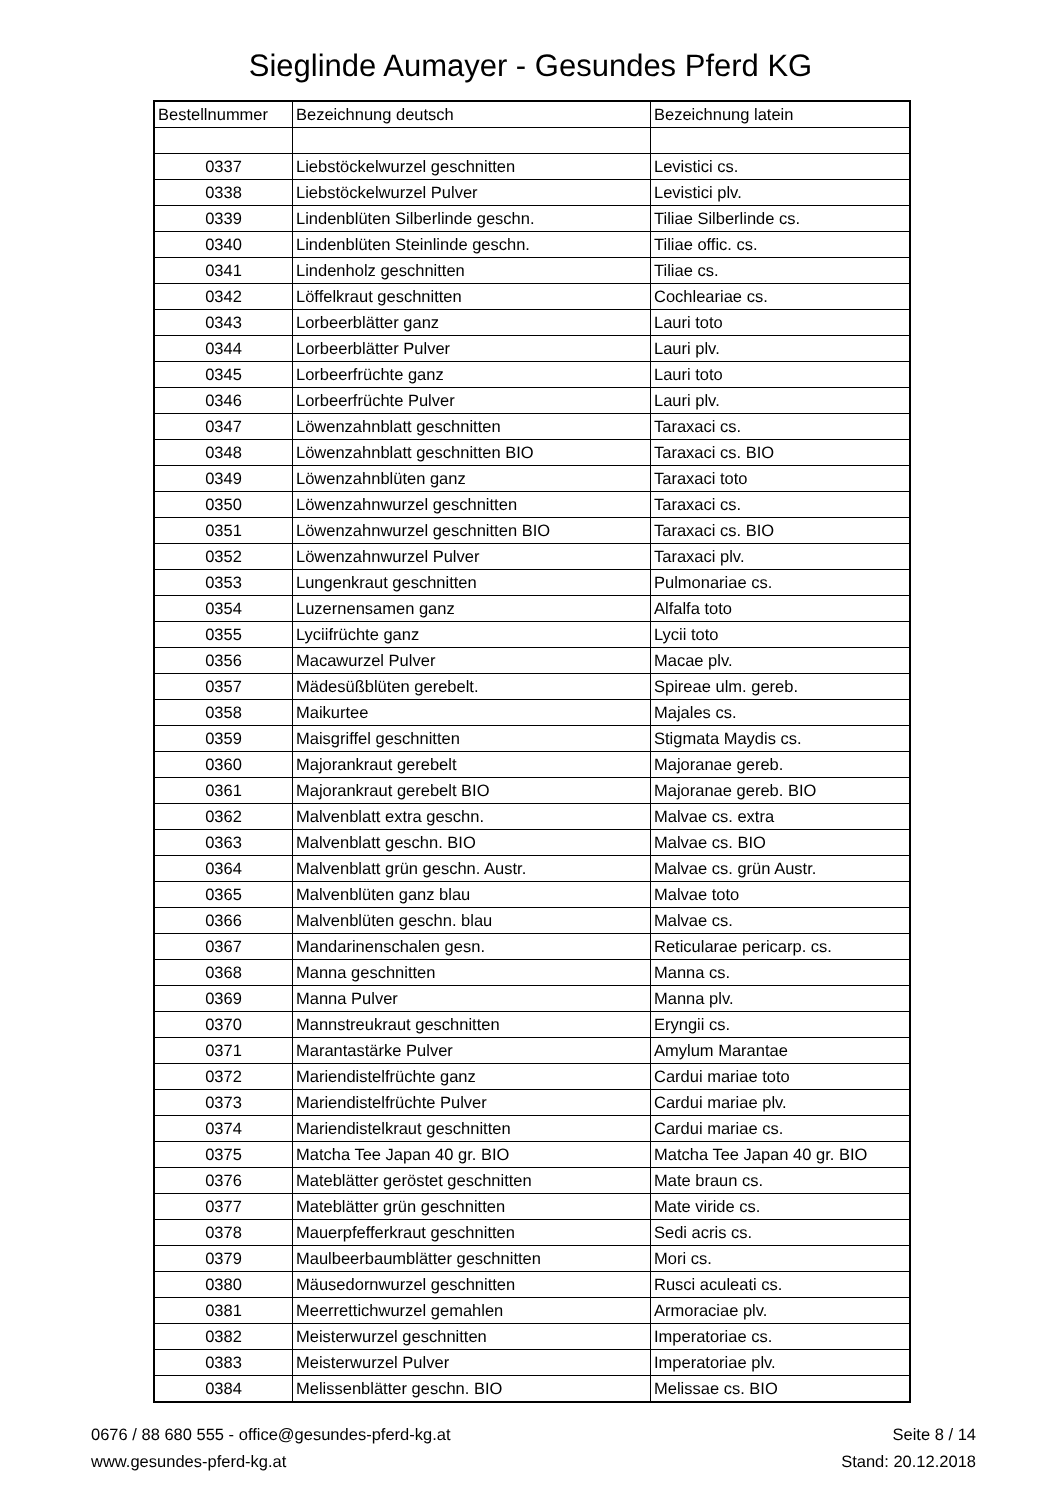Sieglinde Aumayer - Gesundes Pferd KG
| Bestellnummer | Bezeichnung deutsch | Bezeichnung latein |
| --- | --- | --- |
| 0337 | Liebstöckelwurzel geschnitten | Levistici cs. |
| 0338 | Liebstöckelwurzel Pulver | Levistici plv. |
| 0339 | Lindenblüten Silberlinde geschn. | Tiliae Silberlinde cs. |
| 0340 | Lindenblüten Steinlinde geschn. | Tiliae offic. cs. |
| 0341 | Lindenholz geschnitten | Tiliae cs. |
| 0342 | Löffelkraut geschnitten | Cochleariae cs. |
| 0343 | Lorbeerblätter ganz | Lauri toto |
| 0344 | Lorbeerblätter Pulver | Lauri plv. |
| 0345 | Lorbeerfrüchte ganz | Lauri toto |
| 0346 | Lorbeerfrüchte Pulver | Lauri plv. |
| 0347 | Löwenzahnblatt geschnitten | Taraxaci cs. |
| 0348 | Löwenzahnblatt geschnitten BIO | Taraxaci cs. BIO |
| 0349 | Löwenzahnblüten ganz | Taraxaci toto |
| 0350 | Löwenzahnwurzel geschnitten | Taraxaci cs. |
| 0351 | Löwenzahnwurzel geschnitten BIO | Taraxaci cs. BIO |
| 0352 | Löwenzahnwurzel Pulver | Taraxaci plv. |
| 0353 | Lungenkraut geschnitten | Pulmonariae cs. |
| 0354 | Luzernensamen ganz | Alfalfa toto |
| 0355 | Lyciifrüchte ganz | Lycii toto |
| 0356 | Macawurzel Pulver | Macae plv. |
| 0357 | Mädesüßblüten gerebelt. | Spireae ulm. gereb. |
| 0358 | Maikurtee | Majales cs. |
| 0359 | Maisgriffel geschnitten | Stigmata Maydis cs. |
| 0360 | Majorankraut gerebelt | Majoranae gereb. |
| 0361 | Majorankraut gerebelt BIO | Majoranae gereb. BIO |
| 0362 | Malvenblatt extra geschn. | Malvae cs. extra |
| 0363 | Malvenblatt geschn. BIO | Malvae cs. BIO |
| 0364 | Malvenblatt grün geschn. Austr. | Malvae cs. grün Austr. |
| 0365 | Malvenblüten ganz blau | Malvae toto |
| 0366 | Malvenblüten geschn. blau | Malvae cs. |
| 0367 | Mandarinenschalen gesn. | Reticularae pericarp. cs. |
| 0368 | Manna geschnitten | Manna cs. |
| 0369 | Manna Pulver | Manna plv. |
| 0370 | Mannstreukraut geschnitten | Eryngii cs. |
| 0371 | Marantastärke Pulver | Amylum Marantae |
| 0372 | Mariendistelfrüchte ganz | Cardui mariae toto |
| 0373 | Mariendistelfrüchte Pulver | Cardui mariae plv. |
| 0374 | Mariendistelkraut geschnitten | Cardui mariae cs. |
| 0375 | Matcha Tee Japan 40 gr. BIO | Matcha Tee Japan 40 gr. BIO |
| 0376 | Mateblätter geröstet geschnitten | Mate braun cs. |
| 0377 | Mateblätter grün geschnitten | Mate viride cs. |
| 0378 | Mauerpfefferkraut geschnitten | Sedi acris cs. |
| 0379 | Maulbeerbaumblätter geschnitten | Mori cs. |
| 0380 | Mäusedornwurzel geschnitten | Rusci aculeati cs. |
| 0381 | Meerrettichwurzel gemahlen | Armoraciae plv. |
| 0382 | Meisterwurzel geschnitten | Imperatoriae cs. |
| 0383 | Meisterwurzel Pulver | Imperatoriae plv. |
| 0384 | Melissenblätter geschn. BIO | Melissae cs. BIO |
0676 / 88 680 555 - office@gesundes-pferd-kg.at
www.gesundes-pferd-kg.at
Seite 8 / 14
Stand: 20.12.2018